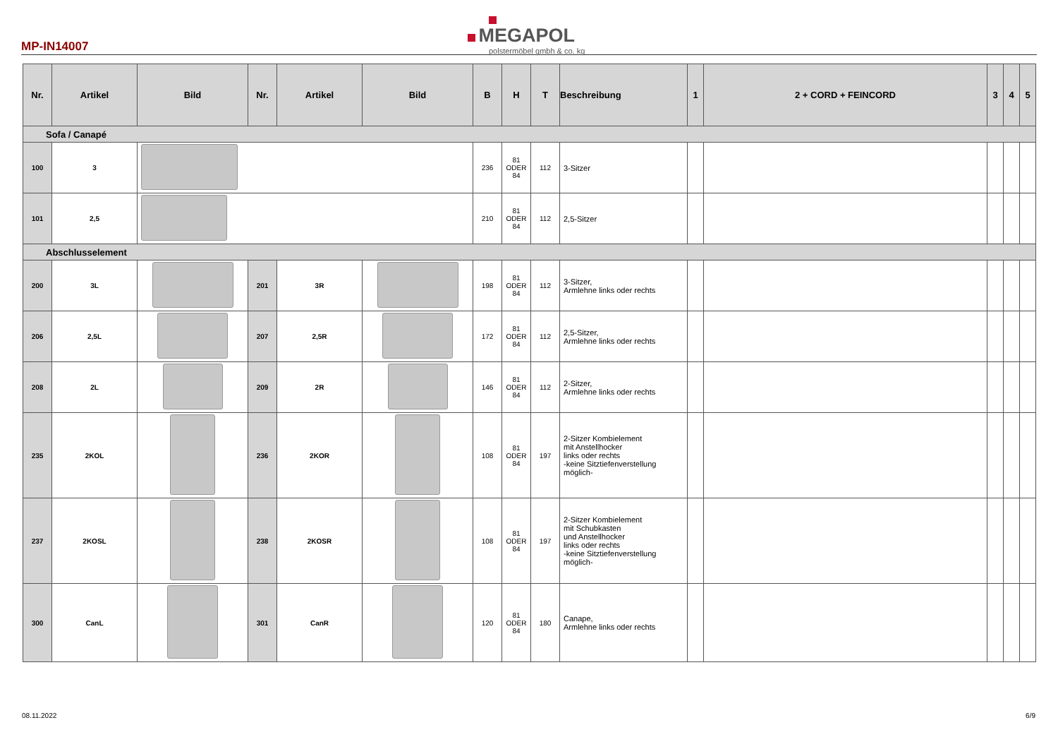MP-IN14007
MEGAPOL
polstermöbel gmbh & co. kg
| Nr. | Artikel | Bild | Nr. | Artikel | Bild | B | H | T | Beschreibung | 1 | 2 + CORD + FEINCORD | 3 | 4 | 5 |
| --- | --- | --- | --- | --- | --- | --- | --- | --- | --- | --- | --- | --- | --- | --- |
| Sofa / Canapé | | | | | | | | | | | | | | |
| 100 | 3 | | | | | 236 | 81 ODER 84 | 112 | 3-Sitzer | | | | | |
| 101 | 2,5 | | | | | 210 | 81 ODER 84 | 112 | 2,5-Sitzer | | | | | |
| Abschlusselement | | | | | | | | | | | | | | |
| 200 | 3L | | 201 | 3R | | 198 | 81 ODER 84 | 112 | 3-Sitzer, Armlehne links oder rechts | | | | | |
| 206 | 2,5L | | 207 | 2,5R | | 172 | 81 ODER 84 | 112 | 2,5-Sitzer, Armlehne links oder rechts | | | | | |
| 208 | 2L | | 209 | 2R | | 146 | 81 ODER 84 | 112 | 2-Sitzer, Armlehne links oder rechts | | | | | |
| 235 | 2KOL | | 236 | 2KOR | | 108 | 81 ODER 84 | 197 | 2-Sitzer Kombielement mit Anstellhocker links oder rechts -keine Sitztiefenverstellung möglich- | | | | | |
| 237 | 2KOSL | | 238 | 2KOSR | | 108 | 81 ODER 84 | 197 | 2-Sitzer Kombielement mit Schubkasten und Anstellhocker links oder rechts -keine Sitztiefenverstellung möglich- | | | | | |
| 300 | CanL | | 301 | CanR | | 120 | 81 ODER 84 | 180 | Canape, Armlehne links oder rechts | | | | | |
08.11.2022 6/9